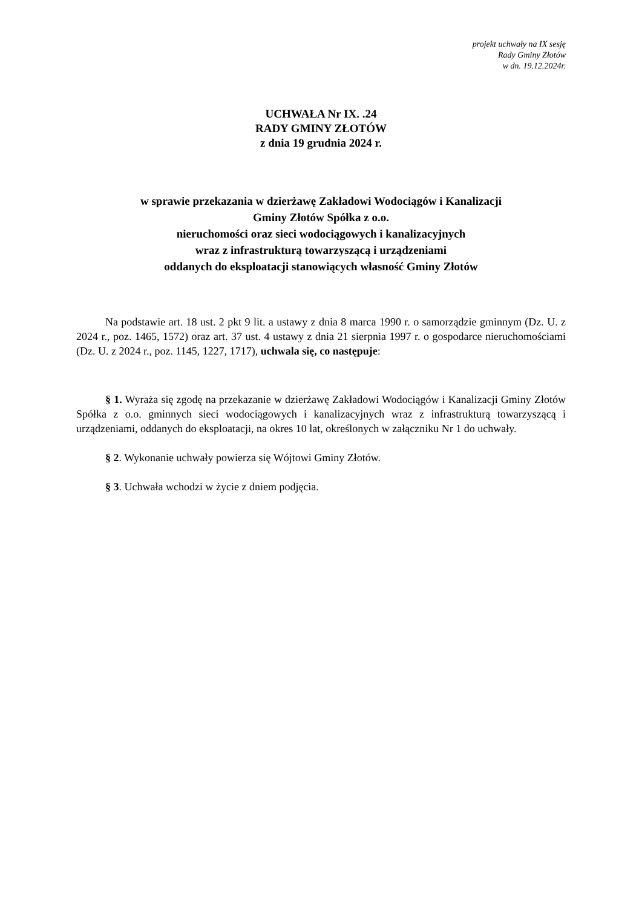projekt uchwały na IX sesję
Rady Gminy Złotów
w dn. 19.12.2024r.
UCHWAŁA Nr IX. .24
RADY GMINY ZŁOTÓW
z dnia 19 grudnia 2024 r.
w sprawie przekazania w dzierżawę Zakładowi Wodociągów i Kanalizacji
Gminy Złotów Spółka z o.o.
nieruchomości oraz sieci wodociągowych i kanalizacyjnych
wraz z infrastrukturą towarzyszącą i urządzeniami
oddanych do eksploatacji stanowiących własność Gminy Złotów
Na podstawie art. 18 ust. 2 pkt 9 lit. a ustawy z dnia 8 marca 1990 r. o samorządzie gminnym (Dz. U. z 2024 r., poz. 1465, 1572) oraz art. 37 ust. 4 ustawy z dnia 21 sierpnia 1997 r. o gospodarce nieruchomościami (Dz. U. z 2024 r., poz. 1145, 1227, 1717), uchwala się, co następuje:
§ 1. Wyraża się zgodę na przekazanie w dzierżawę Zakładowi Wodociągów i Kanalizacji Gminy Złotów Spółka z o.o. gminnych sieci wodociągowych i kanalizacyjnych wraz z infrastrukturą towarzyszącą i urządzeniami, oddanych do eksploatacji, na okres 10 lat, określonych w załączniku Nr 1 do uchwały.
§ 2. Wykonanie uchwały powierza się Wójtowi Gminy Złotów.
§ 3. Uchwała wchodzi w życie z dniem podjęcia.